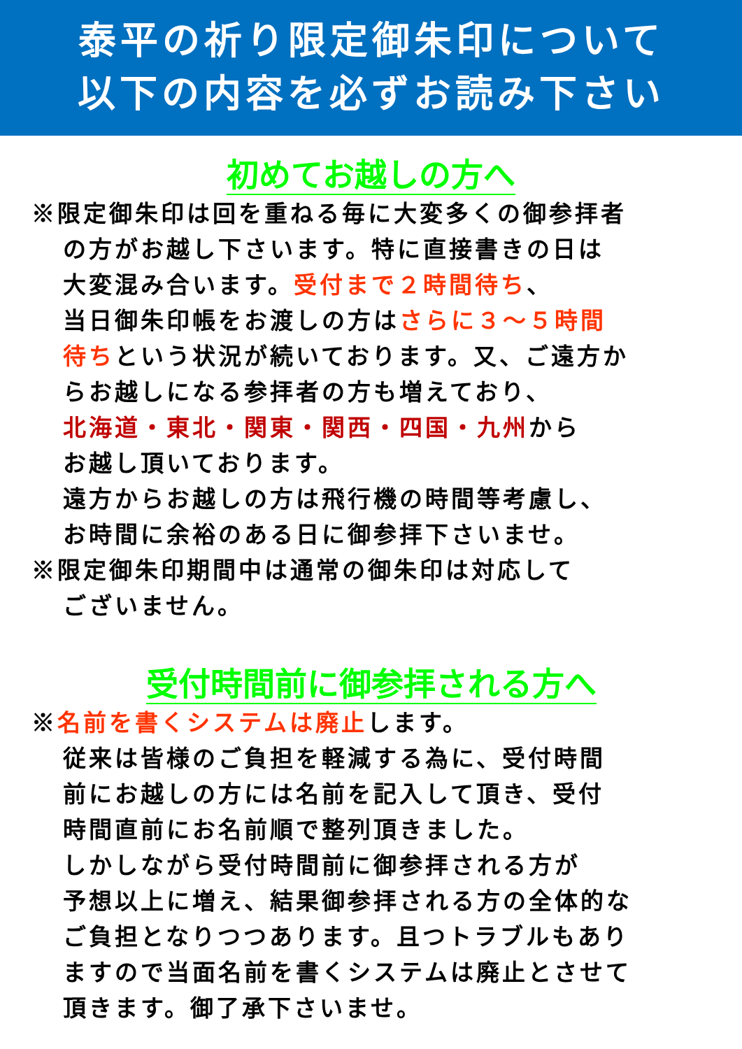泰平の祈り限定御朱印について
以下の内容を必ずお読み下さい
初めてお越しの方へ
※限定御朱印は回を重ねる毎に大変多くの御参拝者
の方がお越し下さいます。特に直接書きの日は
大変混み合います。受付まで２時間待ち、
当日御朱印帳をお渡しの方はさらに３～５時間
待ちという状況が続いております。又、ご遠方か
らお越しになる参拝者の方も増えており、
北海道・東北・関東・関西・四国・九州から
お越し頂いております。
遠方からお越しの方は飛行機の時間等考慮し、
お時間に余裕のある日に御参拝下さいませ。
※限定御朱印期間中は通常の御朱印は対応して
ございません。
受付時間前に御参拝される方へ
※名前を書くシステムは廃止します。
従来は皆様のご負担を軽減する為に、受付時間
前にお越しの方には名前を記入して頂き、受付
時間直前にお名前順で整列頂きました。
しかしながら受付時間前に御参拝される方が
予想以上に増え、結果御参拝される方の全体的な
ご負担となりつつあります。且つトラブルもあり
ますので当面名前を書くシステムは廃止とさせて
頂きます。御了承下さいませ。